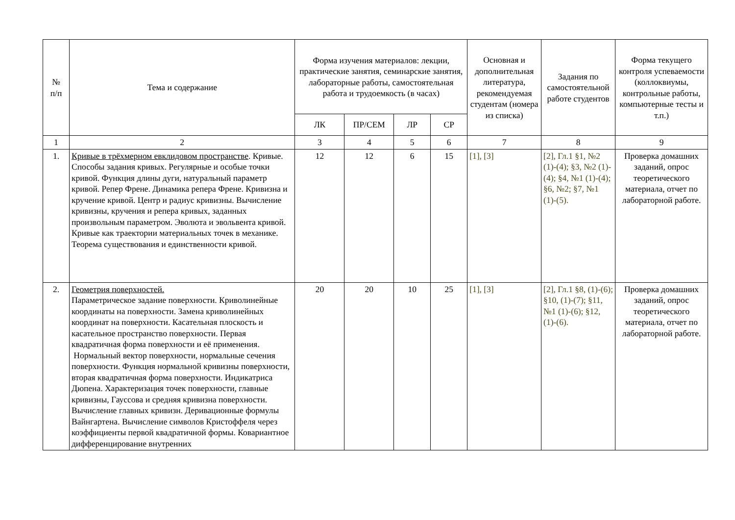| № п/п | Тема и содержание | Форма изучения материалов: лекции, практические занятия, семинарские занятия, лабораторные работы, самостоятельная работа и трудоемкость (в часах) | | | | Основная и дополнительная литература, рекомендуемая студентам (номера из списка) | Задания по самостоятельной работе студентов | Форма текущего контроля успеваемости (коллоквиумы, контрольные работы, компьютерные тесты и т.п.) |
| --- | --- | --- | --- | --- | --- | --- | --- | --- |
| | | ЛК | ПР/СЕМ | ЛР | СР | | | |
| 1 | 2 | 3 | 4 | 5 | 6 | 7 | 8 | 9 |
| 1. | Кривые в трёхмерном евклидовом пространстве . Кривые. Способы задания кривых. Регулярные и особые точки кривой. Функция длины дуги, натуральный параметр кривой. Репер Френе. Динамика репера Френе. Кривизна и кручение кривой. Центр и радиус кривизны. Вычисление кривизны, кручения и репера кривых, заданных произвольным параметром. Эволюта и эвольвента кривой. Кривые как траектории материальных точек в механике. Теорема существования и единственности кривой. | 12 | 12 | 6 | 15 | [1], [3] | [2], Гл.1 §1, №2 (1)-(4); §3, №2 (1)-(4); §4, №1 (1)-(4); §6, №2; §7, №1 (1)-(5). | Проверка домашних заданий, опрос теоретического материала, отчет по лабораторной работе. |
| 2. | Геометрия поверхностей. Параметрическое задание поверхности. Криволинейные координаты на поверхности. Замена криволинейных координат на поверхности. Касательная плоскость и касательное пространство поверхности. Первая квадратичная форма поверхности и её применения. Нормальный вектор поверхности, нормальные сечения поверхности. Функция нормальной кривизны поверхности, вторая квадратичная форма поверхности. Индикатриса Дюпена. Характеризация точек поверхности, главные кривизны, Гауссова и средняя кривизна поверхности. Вычисление главных кривизн. Деривационные формулы Вайнгартена. Вычисление символов Кристоффеля через коэффициенты первой квадратичной формы. Ковариантное дифференцирование внутренних | 20 | 20 | 10 | 25 | [1], [3] | [2], Гл.1 §8, (1)-(6); §10, (1)-(7); §11, №1 (1)-(6); §12, (1)-(6). | Проверка домашних заданий, опрос теоретического материала, отчет по лабораторной работе. |